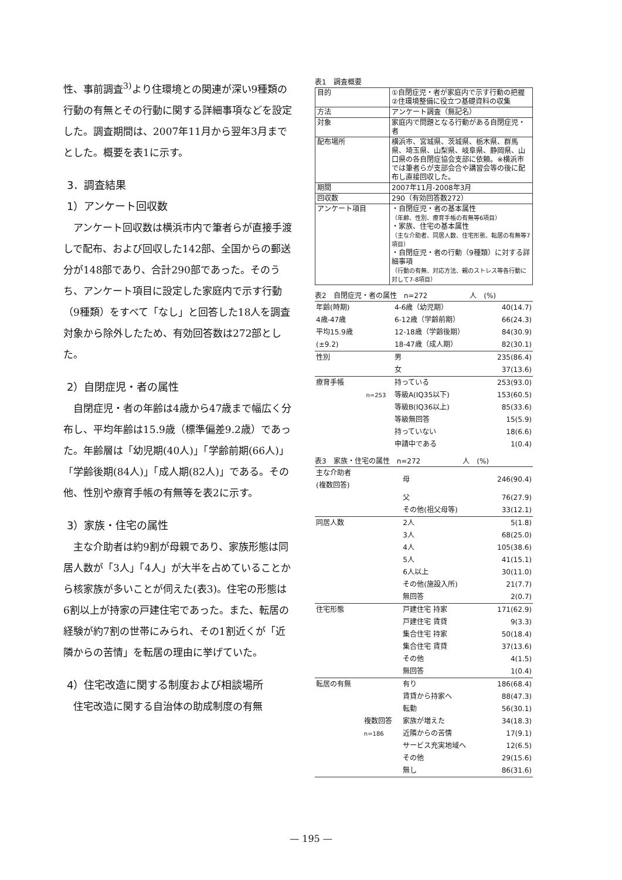性、事前調査<sup>3)</sup>より住環境との関連が深い9種類の行動の有無とその行動に関する詳細事項などを設定した。調査期間は、2007年11月から翌年3月までとした。概要を表1に示す。
3．調査結果
1）アンケート回収数
アンケート回収数は横浜市内で筆者らが直接手渡しで配布、および回収した142部、全国からの郵送分が148部であり、合計290部であった。そのうち、アンケート項目に設定した家庭内で示す行動（9種類）をすべて「なし」と回答した18人を調査対象から除外したため、有効回答数は272部とした。
2）自閉症児・者の属性
自閉症児・者の年齢は4歳から47歳まで幅広く分布し、平均年齢は15.9歳（標準偏差9.2歳）であった。年齢層は「幼児期(40人)」「学齢前期(66人)」「学齢後期(84人)」「成人期(82人)」である。その他、性別や療育手帳の有無等を表2に示す。
3）家族・住宅の属性
主な介助者は約9割が母親であり、家族形態は同居人数が「3人」「4人」が大半を占めていることから核家族が多いことが伺えた(表3)。住宅の形態は6割以上が持家の戸建住宅であった。また、転居の経験が約7割の世帯にみられ、その1割近くが「近隣からの苦情」を転居の理由に挙げていた。
4）住宅改造に関する制度および相談場所
住宅改造に関する自治体の助成制度の有無
表1　調査概要
| 目的 | ①自閉症児・者が家庭内で示す行動の把握 ②住環境整備に役立つ基礎資料の収集 |
| 方法 | アンケート調査（無記名） |
| 対象 | 家庭内で問題となる行動がある自閉症児・者 |
| 配布場所 | 横浜市、宮城県、茨城県、栃木県、群馬県、埼玉県、山梨県、岐阜県、静岡県、山口県の各自閉症協会支部に依頼。※横浜市では筆者らが支部会合や講習会等の後に配布し直接回収した。 |
| 期間 | 2007年11月-2008年3月 |
| 回収数 | 290（有効回答数272） |
| アンケート項目 | ・自閉症児・者の基本属性 （年齢、性別、療育手帳の有無等6項目） ・家族、住宅の基本属性 （主な介助者、同居人数、住宅形態、転居の有無等7項目） ・自閉症児・者の行動（9種類）に対する詳細事項 （行動の有無、対応方法、親のストレス等各行動に対して7-8項目） |
表2　自閉症児・者の属性　n=272　　　　　　人　(%)
| 年齢(時期) | | 4-6歳（幼児期） | 40(14.7) |
| 4歳-47歳 | | 6-12歳（学齢前期） | 66(24.3) |
| 平均15.9歳 | | 12-18歳（学齢後期） | 84(30.9) |
| (±9.2) | | 18-47歳（成人期） | 82(30.1) |
| 性別 | | 男 | 235(86.4) |
| | | 女 | 37(13.6) |
| 療育手帳 | | 持っている | 253(93.0) |
| | n=253 | 等級A(IQ35以下) | 153(60.5) |
| | | 等級B(IQ36以上) | 85(33.6) |
| | | 等級無回答 | 15(5.9) |
| | | 持っていない | 18(6.6) |
| | | 申請中である | 1(0.4) |
表3　家族・住宅の属性　n=272　　　　　　人　(%)
| 主な介助者 (複数回答) | | 母 | 246(90.4) |
| | | 父 | 76(27.9) |
| | | その他(祖父母等) | 33(12.1) |
| 同居人数 | | 2人 | 5(1.8) |
| | | 3人 | 68(25.0) |
| | | 4人 | 105(38.6) |
| | | 5人 | 41(15.1) |
| | | 6人以上 | 30(11.0) |
| | | その他(施設入所) | 21(7.7) |
| | | 無回答 | 2(0.7) |
| 住宅形態 | | 戸建住宅 持家 | 171(62.9) |
| | | 戸建住宅 賃貸 | 9(3.3) |
| | | 集合住宅 持家 | 50(18.4) |
| | | 集合住宅 賃貸 | 37(13.6) |
| | | その他 | 4(1.5) |
| | | 無回答 | 1(0.4) |
| 転居の有無 | | 有り | 186(68.4) |
| | 複数回答 n=186 | 賃貸から持家へ | 88(47.3) |
| | | 転勤 | 56(30.1) |
| | | 家族が増えた | 34(18.3) |
| | | 近隣からの苦情 | 17(9.1) |
| | | サービス充実地域へ | 12(6.5) |
| | | その他 | 29(15.6) |
| | | 無し | 86(31.6) |
— 195 —